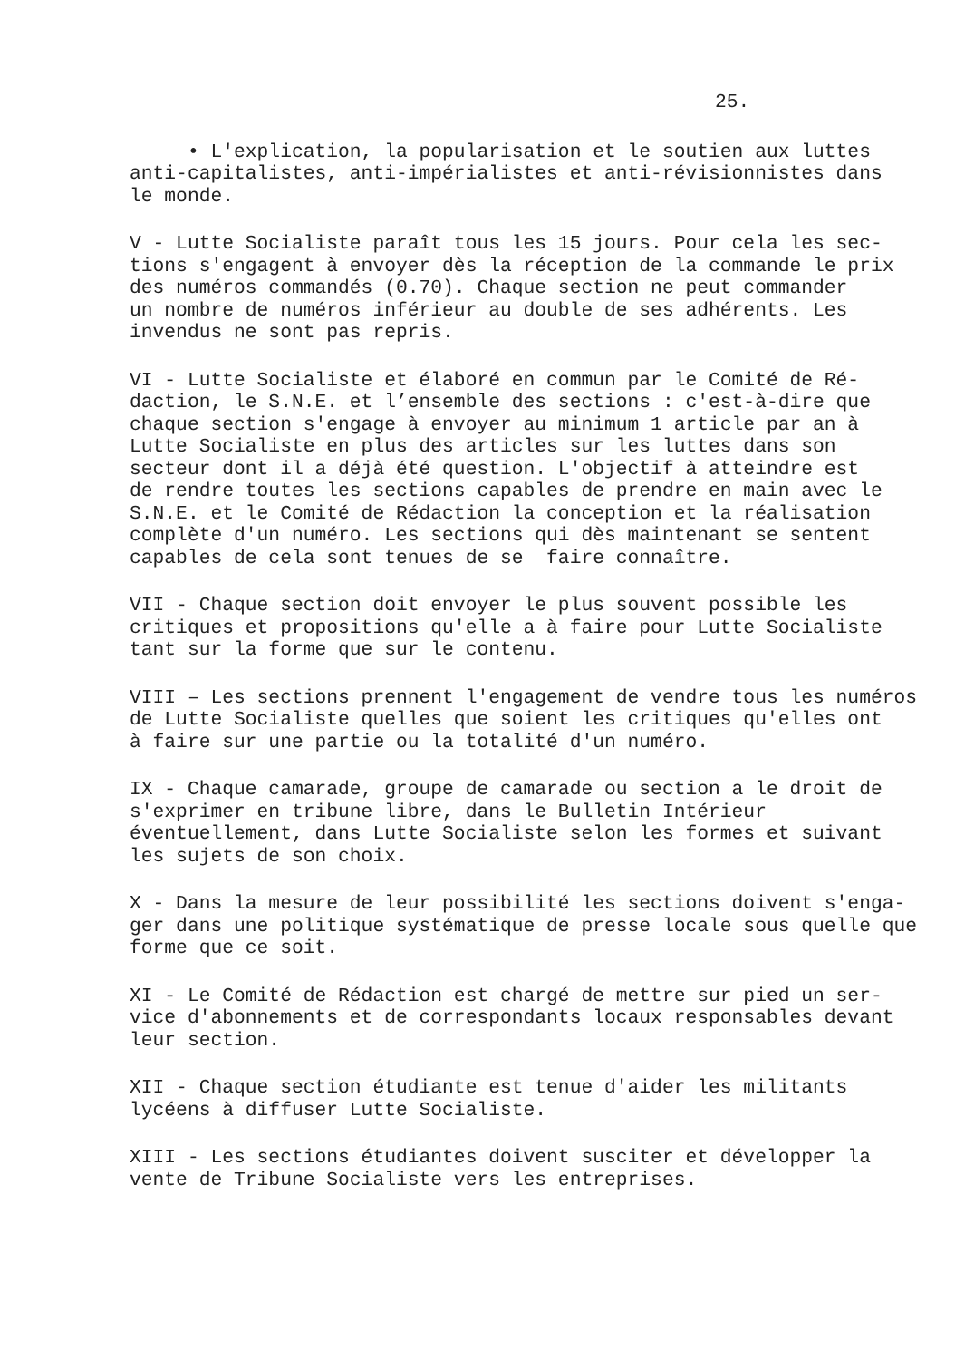25.
• L'explication, la popularisation et le soutien aux luttes anti-capitalistes, anti-impérialistes et anti-révisionnistes dans le monde.
V - Lutte Socialiste paraît tous les 15 jours. Pour cela les sec- tions s'engagent à envoyer dès la réception de la commande le prix des numéros commandés (0.70). Chaque section ne peut commander un nombre de numéros inférieur au double de ses adhérents. Les invendus ne sont pas repris.
VI - Lutte Socialiste et élaboré en commun par le Comité de Ré- daction, le S.N.E. et l’ensemble des sections : c'est-à-dire que chaque section s'engage à envoyer au minimum 1 article par an à Lutte Socialiste en plus des articles sur les luttes dans son secteur dont il a déjà été question. L'objectif à atteindre est de rendre toutes les sections capables de prendre en main avec le S.N.E. et le Comité de Rédaction la conception et la réalisation complète d'un numéro. Les sections qui dès maintenant se sentent capables de cela sont tenues de se faire connaître.
VII - Chaque section doit envoyer le plus souvent possible les critiques et propositions qu'elle a à faire pour Lutte Socialiste tant sur la forme que sur le contenu.
VIII – Les sections prennent l'engagement de vendre tous les numéros de Lutte Socialiste quelles que soient les critiques qu'elles ont à faire sur une partie ou la totalité d'un numéro.
IX - Chaque camarade, groupe de camarade ou section a le droit de s'exprimer en tribune libre, dans le Bulletin Intérieur éventuellement, dans Lutte Socialiste selon les formes et suivant les sujets de son choix.
X - Dans la mesure de leur possibilité les sections doivent s'enga- ger dans une politique systématique de presse locale sous quelle que forme que ce soit.
XI - Le Comité de Rédaction est chargé de mettre sur pied un ser- vice d'abonnements et de correspondants locaux responsables devant leur section.
XII - Chaque section étudiante est tenue d'aider les militants lycéens à diffuser Lutte Socialiste.
XIII - Les sections étudiantes doivent susciter et développer la vente de Tribune Socialiste vers les entreprises.